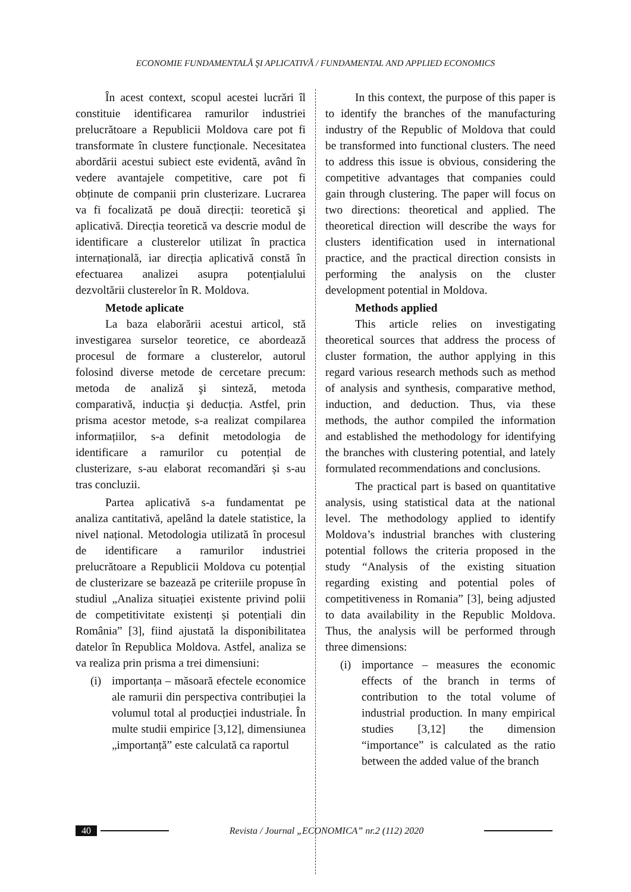ECONOMIE FUNDAMENTALĂ ŞI APLICATIVĂ / FUNDAMENTAL AND APPLIED ECONOMICS
În acest context, scopul acestei lucrări îl constituie identificarea ramurilor industriei prelucrătoare a Republicii Moldova care pot fi transformate în clustere funcționale. Necesitatea abordării acestui subiect este evidentă, având în vedere avantajele competitive, care pot fi obținute de companii prin clusterizare. Lucrarea va fi focalizată pe două direcții: teoretică şi aplicativă. Direcția teoretică va descrie modul de identificare a clusterelor utilizat în practica internațională, iar direcția aplicativă constă în efectuarea analizei asupra potențialului dezvoltării clusterelor în R. Moldova.
Metode aplicate
La baza elaborării acestui articol, stă investigarea surselor teoretice, ce abordează procesul de formare a clusterelor, autorul folosind diverse metode de cercetare precum: metoda de analiză şi sinteză, metoda comparativă, inducția şi deducția. Astfel, prin prisma acestor metode, s-a realizat compilarea informațiilor, s-a definit metodologia de identificare a ramurilor cu potențial de clusterizare, s-au elaborat recomandări și s-au tras concluzii.
Partea aplicativă s-a fundamentat pe analiza cantitativă, apelând la datele statistice, la nivel național. Metodologia utilizată în procesul de identificare a ramurilor industriei prelucrătoare a Republicii Moldova cu potențial de clusterizare se bazează pe criteriile propuse în studiul „Analiza situației existente privind polii de competitivitate existenți și potențiali din România” [3], fiind ajustată la disponibilitatea datelor în Republica Moldova. Astfel, analiza se va realiza prin prisma a trei dimensiuni:
(i) importanța – măsoară efectele economice ale ramurii din perspectiva contribuției la volumul total al producției industriale. În multe studii empirice [3,12], dimensiunea „importanță” este calculată ca raportul
In this context, the purpose of this paper is to identify the branches of the manufacturing industry of the Republic of Moldova that could be transformed into functional clusters. The need to address this issue is obvious, considering the competitive advantages that companies could gain through clustering. The paper will focus on two directions: theoretical and applied. The theoretical direction will describe the ways for clusters identification used in international practice, and the practical direction consists in performing the analysis on the cluster development potential in Moldova.
Methods applied
This article relies on investigating theoretical sources that address the process of cluster formation, the author applying in this regard various research methods such as method of analysis and synthesis, comparative method, induction, and deduction. Thus, via these methods, the author compiled the information and established the methodology for identifying the branches with clustering potential, and lately formulated recommendations and conclusions.
The practical part is based on quantitative analysis, using statistical data at the national level. The methodology applied to identify Moldova’s industrial branches with clustering potential follows the criteria proposed in the study “Analysis of the existing situation regarding existing and potential poles of competitiveness in Romania” [3], being adjusted to data availability in the Republic Moldova. Thus, the analysis will be performed through three dimensions:
(i) importance – measures the economic effects of the branch in terms of contribution to the total volume of industrial production. In many empirical studies [3,12] the dimension “importance” is calculated as the ratio between the added value of the branch
40 Revista / Journal „ECONOMICA” nr.2 (112) 2020